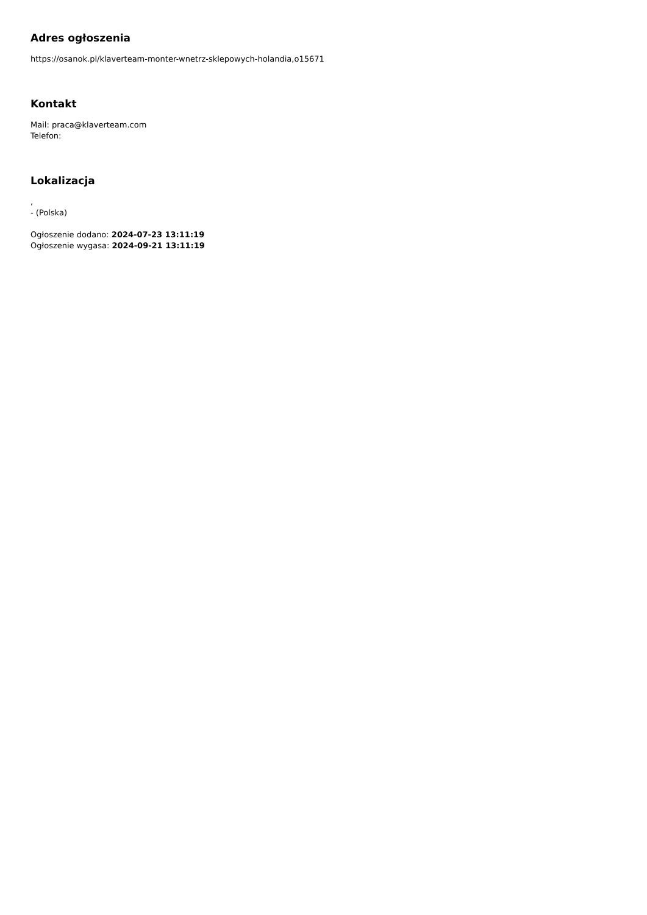Adres ogłoszenia
https://osanok.pl/klaverteam-monter-wnetrz-sklepowych-holandia,o15671
Kontakt
Mail: praca@klaverteam.com
Telefon:
Lokalizacja
,
- (Polska)
Ogłoszenie dodano: 2024-07-23 13:11:19
Ogłoszenie wygasa: 2024-09-21 13:11:19